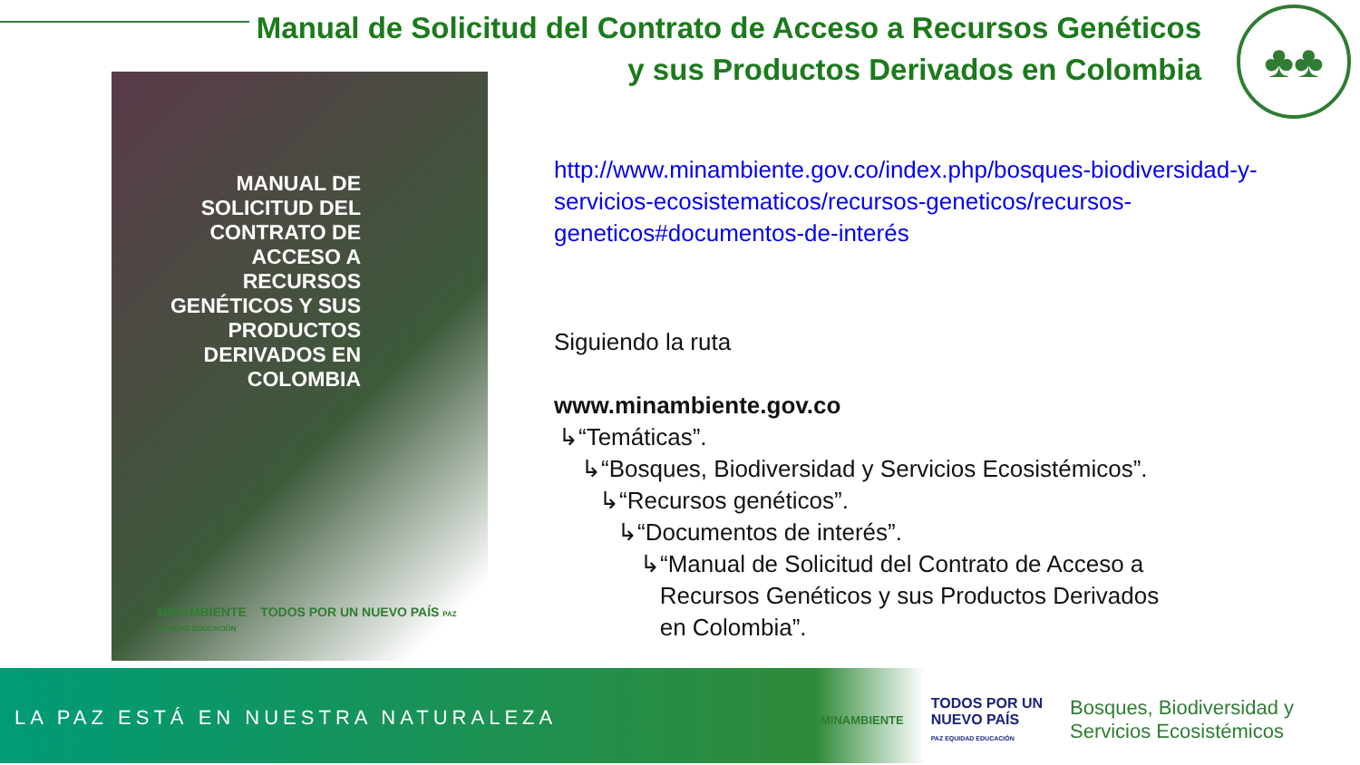Manual de Solicitud del Contrato de Acceso a Recursos Genéticos
y sus Productos Derivados en Colombia
♣♣
MANUAL DE SOLICITUD DEL CONTRATO DE ACCESO A RECURSOS GENÉTICOS Y SUS PRODUCTOS DERIVADOS EN COLOMBIA
MINAMBIENTE TODOS POR UN NUEVO PAÍS PAZ EQUIDAD EDUCACIÓN
http://www.minambiente.gov.co/index.php/bosques-biodiversidad-y-
servicios-ecosistematicos/recursos-geneticos/recursos-
geneticos#documentos-de-interés
Siguiendo la ruta
www.minambiente.gov.co
↳“Temáticas”.
↳“Bosques, Biodiversidad y Servicios Ecosistémicos”.
↳“Recursos genéticos”.
↳“Documentos de interés”.
↳“Manual de Solicitud del Contrato de Acceso a
Recursos Genéticos y sus Productos Derivados
en Colombia”.
LA PAZ ESTÁ EN NUESTRA NATURALEZA
MINAMBIENTE TODOS POR UN
NUEVO PAÍS
PAZ EQUIDAD EDUCACIÓN Bosques, Biodiversidad y
Servicios Ecosistémicos